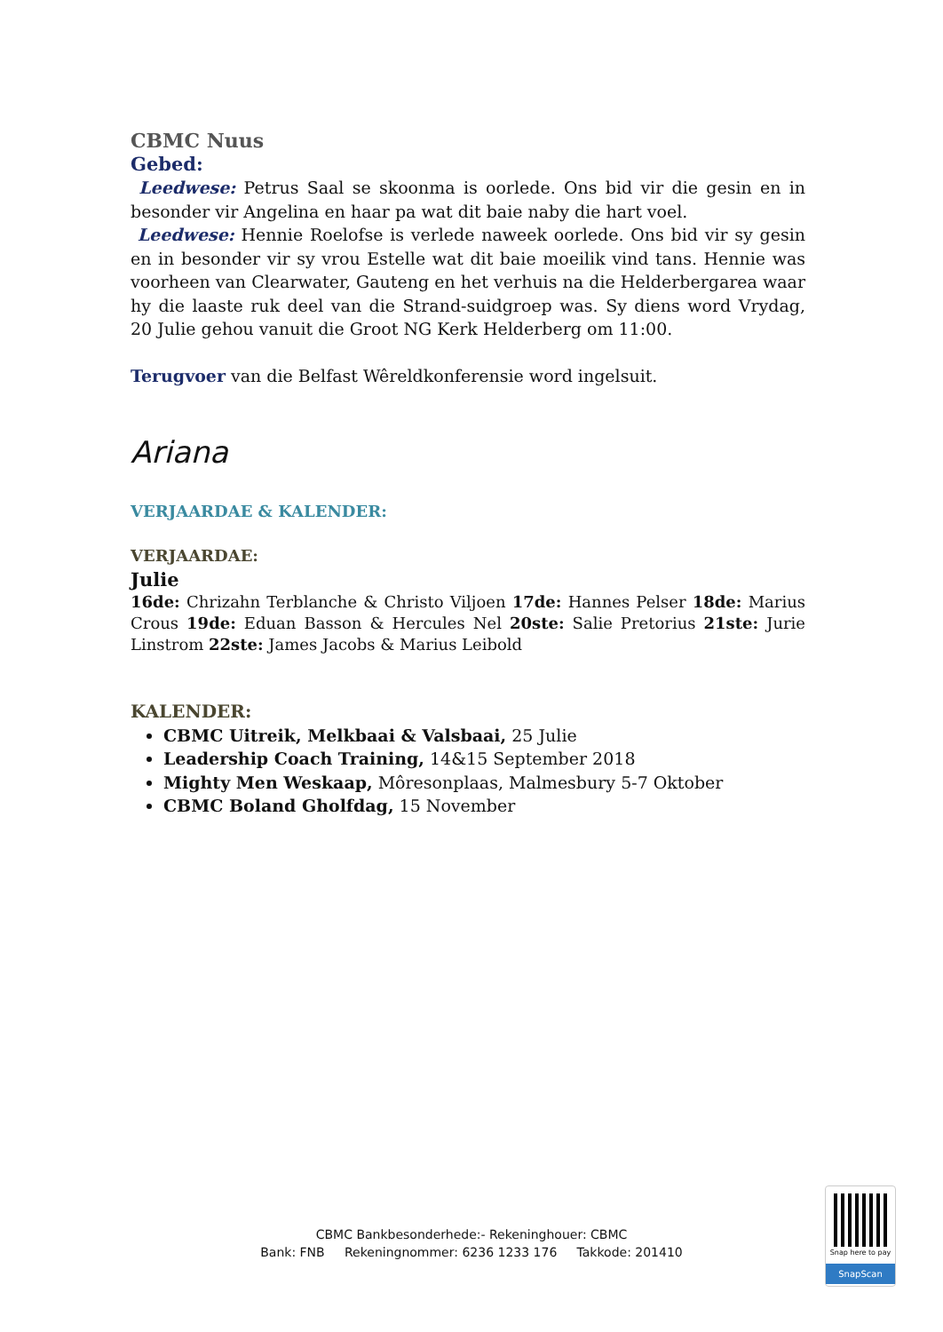CBMC Nuus
Gebed:
Leedwese: Petrus Saal se skoonma is oorlede. Ons bid vir die gesin en in besonder vir Angelina en haar pa wat dit baie naby die hart voel.
Leedwese: Hennie Roelofse is verlede naweek oorlede. Ons bid vir sy gesin en in besonder vir sy vrou Estelle wat dit baie moeilik vind tans. Hennie was voorheen van Clearwater, Gauteng en het verhuis na die Helderbergarea waar hy die laaste ruk deel van die Strand-suidgroep was. Sy diens word Vrydag, 20 Julie gehou vanuit die Groot NG Kerk Helderberg om 11:00.
Terugvoer van die Belfast Wêreldkonferensie word ingelsuit.
Ariana
VERJAARDAE & KALENDER:
VERJAARDAE:
Julie
16de: Chrizahn Terblanche & Christo Viljoen 17de: Hannes Pelser 18de: Marius Crous 19de: Eduan Basson & Hercules Nel 20ste: Salie Pretorius 21ste: Jurie Linstrom 22ste: James Jacobs & Marius Leibold
KALENDER:
CBMC Uitreik, Melkbaai & Valsbaai, 25 Julie
Leadership Coach Training, 14&15 September 2018
Mighty Men Weskaap, Môresonplaas, Malmesbury 5-7 Oktober
CBMC Boland Gholfdag, 15 November
CBMC Bankbesonderhede:- Rekeninghouer: CBMC
Bank: FNB Rekeningnommer: 6236 1233 176 Takkode: 201410
Snap here to pay
SnapScan